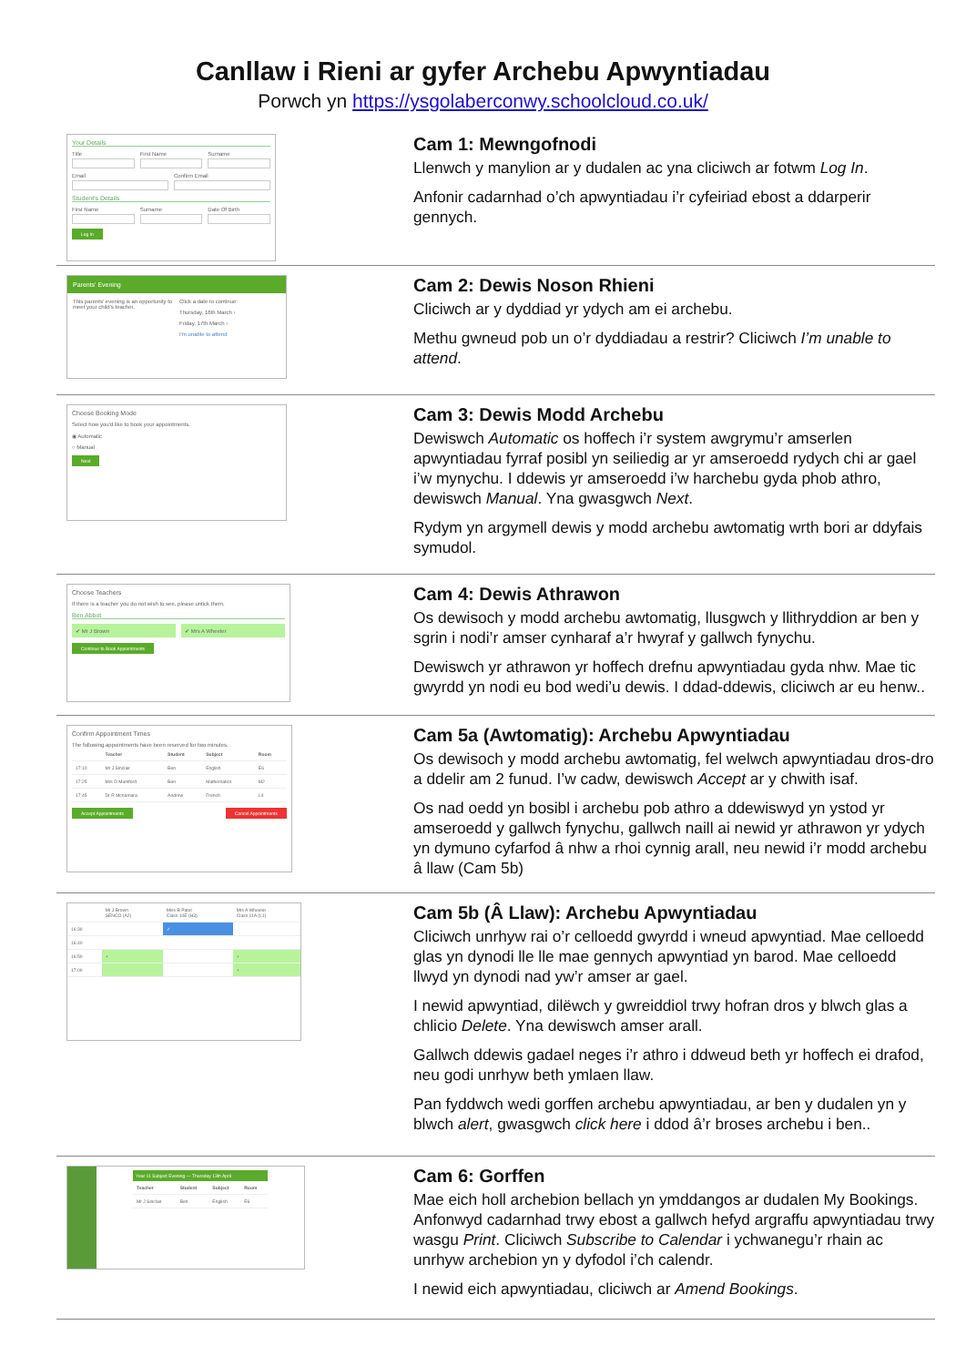Canllaw i Rieni ar gyfer Archebu Apwyntiadau
Porwch yn https://ysgolaberconwy.schoolcloud.co.uk/
Your Details
Title First Name Surname
Email Confirm Email
Student's Details
First Name Surname Date Of Birth
Log In
Cam 1: Mewngofnodi
Llenwch y manylion ar y dudalen ac yna cliciwch ar fotwm Log In.
Anfonir cadarnhad o’ch apwyntiadau i’r cyfeiriad ebost a ddarperir gennych.
Parents' Evening
This parents' evening is an opportunity to meet your child's teacher.
Click a date to continue:
Thursday, 16th March ›
Friday, 17th March ›
I'm unable to attend
Cam 2: Dewis Noson Rhieni
Cliciwch ar y dyddiad yr ydych am ei archebu.
Methu gwneud pob un o’r dyddiadau a restrir? Cliciwch I’m unable to attend.
Choose Booking Mode
Select how you'd like to book your appointments.
◉ Automatic
○ Manual
Next
Cam 3: Dewis Modd Archebu
Dewiswch Automatic os hoffech i’r system awgrymu’r amserlen apwyntiadau fyrraf posibl yn seiliedig ar yr amseroedd rydych chi ar gael i’w mynychu. I ddewis yr amseroedd i’w harchebu gyda phob athro, dewiswch Manual. Yna gwasgwch Next.
Rydym yn argymell dewis y modd archebu awtomatig wrth bori ar ddyfais symudol.
Choose Teachers
If there is a teacher you do not wish to see, please untick them.
Ben Abbot
✔ Mr J Brown ✔ Mrs A Wheeler
Continue to Book Appointments
Cam 4: Dewis Athrawon
Os dewisoch y modd archebu awtomatig, llusgwch y llithryddion ar ben y sgrin i nodi’r amser cynharaf a’r hwyraf y gallwch fynychu.
Dewiswch yr athrawon yr hoffech drefnu apwyntiadau gyda nhw. Mae tic gwyrdd yn nodi eu bod wedi’u dewis. I ddad-ddewis, cliciwch ar eu henw..
Confirm Appointment Times
The following appointments have been reserved for two minutes.
| | Teacher | Student | Subject | Room |
| --- | --- | --- | --- | --- |
| 17:10 | Mr J Sinclair | Ben | English | E6 |
| 17:25 | Mrs D Mumford | Ben | Mathematics | M2 |
| 17:45 | Dr R Mcnamara | Andrew | French | L4 |
Accept Appointments Cancel Appointments
Cam 5a (Awtomatig): Archebu Apwyntiadau
Os dewisoch y modd archebu awtomatig, fel welwch apwyntiadau dros-dro a ddelir am 2 funud. I’w cadw, dewiswch Accept ar y chwith isaf.
Os nad oedd yn bosibl i archebu pob athro a ddewiswyd yn ystod yr amseroedd y gallwch fynychu, gallwch naill ai newid yr athrawon yr ydych yn dymuno cyfarfod â nhw a rhoi cynnig arall, neu newid i’r modd archebu â llaw (Cam 5b)
| | Mr J Brown SENCO (A2) | Miss B Patel Class 10E (H3) | Mrs A Wheeler Class 11A (L1) |
| 16:30 | | ✓ | |
| 16:40 | | | |
| 16:50 | + | | + |
| 17:00 | | | + |
Cam 5b (Â Llaw): Archebu Apwyntiadau
Cliciwch unrhyw rai o’r celloedd gwyrdd i wneud apwyntiad. Mae celloedd glas yn dynodi lle lle mae gennych apwyntiad yn barod. Mae celloedd llwyd yn dynodi nad yw’r amser ar gael.
I newid apwyntiad, dilëwch y gwreiddiol trwy hofran dros y blwch glas a chlicio Delete. Yna dewiswch amser arall.
Gallwch ddewis gadael neges i’r athro i ddweud beth yr hoffech ei drafod, neu godi unrhyw beth ymlaen llaw.
Pan fyddwch wedi gorffen archebu apwyntiadau, ar ben y dudalen yn y blwch alert, gwasgwch click here i ddod â’r broses archebu i ben..
Year 11 Subject Evening — Thursday 13th April
| Teacher | Student | Subject | Room |
| --- | --- | --- | --- |
| Mr J Sinclair | Ben | English | E6 |
Cam 6: Gorffen
Mae eich holl archebion bellach yn ymddangos ar dudalen My Bookings. Anfonwyd cadarnhad trwy ebost a gallwch hefyd argraffu apwyntiadau trwy wasgu Print. Cliciwch Subscribe to Calendar i ychwanegu’r rhain ac unrhyw archebion yn y dyfodol i’ch calendr.
I newid eich apwyntiadau, cliciwch ar Amend Bookings.